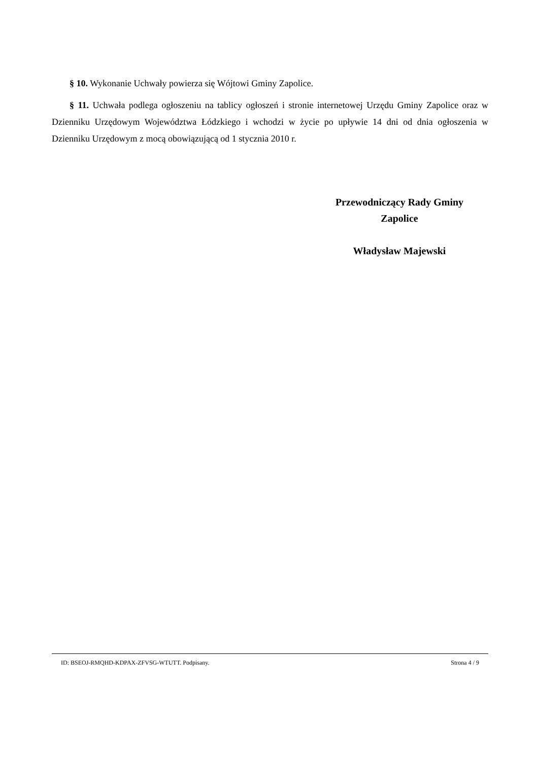§ 10. Wykonanie Uchwały powierza się Wójtowi Gminy Zapolice.
§ 11. Uchwała podlega ogłoszeniu na tablicy ogłoszeń i stronie internetowej Urzędu Gminy Zapolice oraz w Dzienniku Urzędowym Województwa Łódzkiego i wchodzi w życie po upływie 14 dni od dnia ogłoszenia w Dzienniku Urzędowym z mocą obowiązującą od 1 stycznia 2010 r.
Przewodniczący Rady Gminy
Zapolice
Władysław Majewski
ID: BSEOJ-RMQHD-KDPAX-ZFVSG-WTUTT. Podpisany. Strona 4 / 9